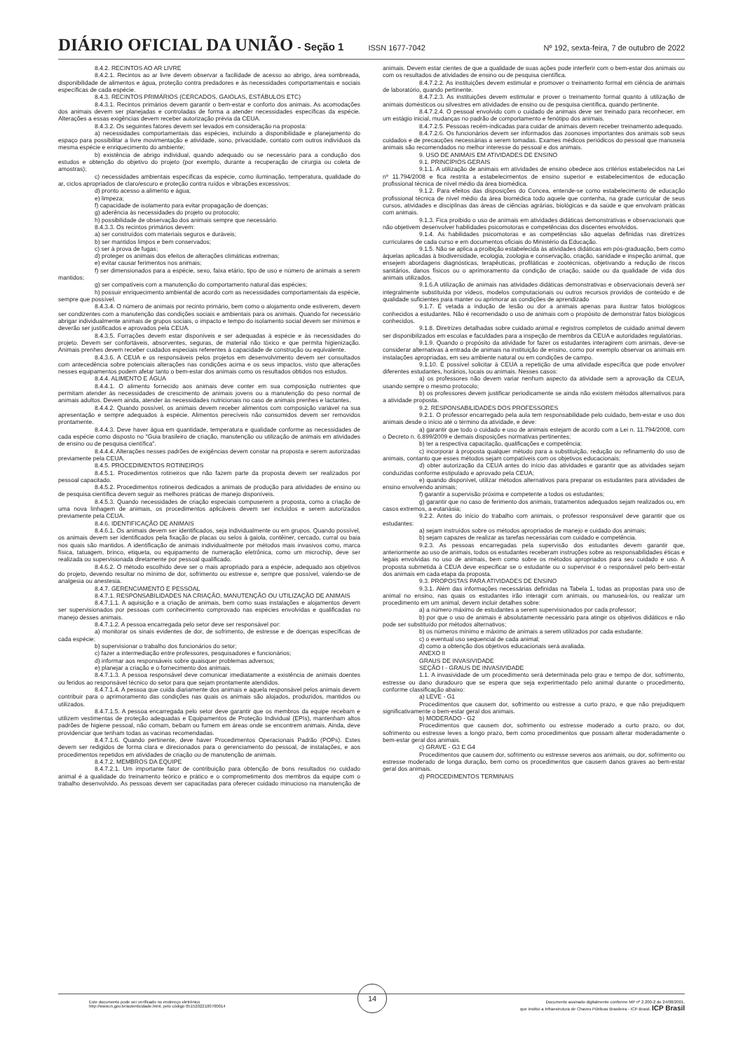DIÁRIO OFICIAL DA UNIÃO - Seção 1 ISSN 1677-7042 Nº 192, sexta-feira, 7 de outubro de 2022
8.4.2. RECINTOS AO AR LIVRE
8.4.2.1. Recintos ao ar livre devem observar a facilidade de acesso ao abrigo, área sombreada, disponibilidade de alimentos e água, proteção contra predadores e às necessidades comportamentais e sociais específicas de cada espécie.
8.4.3. RECINTOS PRIMÁRIOS (CERCADOS, GAIOLAS, ESTÁBULOS ETC)
8.4.3.1. Recintos primários devem garantir o bem-estar e conforto dos animais. As acomodações dos animais devem ser planejadas e controladas de forma a atender necessidades específicas da espécie. Alterações a essas exigências devem receber autorização prévia da CEUA.
8.4.3.2. Os seguintes fatores devem ser levados em consideração na proposta:
a) necessidades comportamentais das espécies, incluindo a disponibilidade e planejamento do espaço para possibilitar a livre movimentação e atividade, sono, privacidade, contato com outros indivíduos da mesma espécie e enriquecimento do ambiente;
b) existência de abrigo individual, quando adequado ou se necessário para a condução dos estudos e obtenção do objetivo do projeto (por exemplo, durante a recuperação de cirurgia ou coleta de amostras);
c) necessidades ambientais específicas da espécie, como iluminação, temperatura, qualidade do ar, ciclos apropriados de claro/escuro e proteção contra ruídos e vibrações excessivos;
d) pronto acesso a alimento e água;
e) limpeza;
f) capacidade de isolamento para evitar propagação de doenças;
g) aderência às necessidades do projeto ou protocolo;
h) possibilidade de observação dos animais sempre que necessário.
8.4.3.3. Os recintos primários devem:
a) ser construídos com materiais seguros e duráveis;
b) ser mantidos limpos e bem conservados;
c) ser à prova de fugas;
d) proteger os animais dos efeitos de alterações climáticas extremas;
e) evitar causar ferimentos nos animais;
f) ser dimensionados para a espécie, sexo, faixa etário, tipo de uso e número de animais a serem mantidos;
g) ser compatíveis com a manutenção do comportamento natural das espécies;
h) possuir enriquecimento ambiental de acordo com as necessidades comportamentais da espécie, sempre que possível.
8.4.3.4. O número de animais por recinto primário, bem como o alojamento onde estiverem, devem ser condizentes com a manutenção das condições sociais e ambientais para os animais. Quando for necessário abrigar individualmente animais de grupos sociais, o impacto e tempo do isolamento social devem ser mínimos e deverão ser justificados e aprovados pela CEUA.
8.4.3.5. Forrações devem estar disponíveis e ser adequadas à espécie e às necessidades do projeto. Devem ser confortáveis, absorventes, seguras, de material não tóxico e que permita higienização. Animais prenhes devem receber cuidados especiais referentes à capacidade de construção ou equivalente.
8.4.3.6. A CEUA e os responsáveis pelos projetos em desenvolvimento devem ser consultados com antecedência sobre potenciais alterações nas condições acima e os seus impactos, visto que alterações nesses equipamentos podem afetar tanto o bem-estar dos animais como os resultados obtidos nos estudos.
8.4.4. ALIMENTO E ÁGUA
8.4.4.1. O alimento fornecido aos animais deve conter em sua composição nutrientes que permitam atender às necessidades de crescimento de animais jovens ou a manutenção do peso normal de animais adultos. Devem ainda, atender às necessidades nutricionais no caso de animais prenhes e lactantes.
8.4.4.2. Quando possível, os animais devem receber alimentos com composição variável na sua apresentação e sempre adequados à espécie. Alimentos perecíveis não consumidos devem ser removidos prontamente.
8.4.4.3. Deve haver água em quantidade, temperatura e qualidade conforme as necessidades de cada espécie como disposto no "Guia brasileiro de criação, manutenção ou utilização de animais em atividades de ensino ou de pesquisa científica".
8.4.4.4. Alterações nesses padrões de exigências devem constar na proposta e serem autorizadas previamente pela CEUA.
8.4.5. PROCEDIMENTOS ROTINEIROS
8.4.5.1. Procedimentos rotineiros que não fazem parte da proposta devem ser realizados por pessoal capacitado.
8.4.5.2. Procedimentos rotineiros dedicados a animais de produção para atividades de ensino ou de pesquisa científica devem seguir as melhores práticas de manejo disponíveis.
8.4.5.3. Quando necessidades de criação especiais compuserem a proposta, como a criação de uma nova linhagem de animais, os procedimentos aplicáveis devem ser incluídos e serem autorizados previamente pela CEUA.
8.4.6. IDENTIFICAÇÃO DE ANIMAIS
8.4.6.1. Os animais devem ser identificados, seja individualmente ou em grupos. Quando possível, os animais devem ser identificados pela fixação de placas ou selos à gaiola, contêiner, cercado, curral ou baia nos quais são mantidos. A identificação de animais individualmente por métodos mais invasivos como, marca física, tatuagem, brinco, etiqueta, ou equipamento de numeração eletrônica, como um microchip, deve ser realizada ou supervisionada diretamente por pessoal qualificado.
8.4.6.2. O método escolhido deve ser o mais apropriado para a espécie, adequado aos objetivos do projeto, devendo resultar no mínimo de dor, sofrimento ou estresse e, sempre que possível, valendo-se de analgesia ou anestesia.
8.4.7. GERENCIAMENTO E PESSOAL
8.4.7.1. RESPONSABILIDADES NA CRIAÇÃO, MANUTENÇÃO OU UTILIZAÇÃO DE ANIMAIS
8.4.7.1.1. A aquisição e a criação de animais, bem como suas instalações e alojamentos devem ser supervisionados por pessoas com conhecimento comprovado nas espécies envolvidas e qualificadas no manejo desses animais.
8.4.7.1.2. A pessoa encarregada pelo setor deve ser responsável por:
a) monitorar os sinais evidentes de dor, de sofrimento, de estresse e de doenças específicas de cada espécie;
b) supervisionar o trabalho dos funcionários do setor;
c) fazer a intermediação entre professores, pesquisadores e funcionários;
d) informar aos responsáveis sobre quaisquer problemas adversos;
e) planejar a criação e o fornecimento dos animais.
8.4.7.1.3. A pessoa responsável deve comunicar imediatamente a existência de animais doentes ou feridos ao responsável técnico do setor para que sejam prontamente atendidos.
8.4.7.1.4. A pessoa que cuida diariamente dos animais e aquela responsável pelos animais devem contribuir para o aprimoramento das condições nas quais os animais são alojados, produzidos, mantidos ou utilizados.
8.4.7.1.5. A pessoa encarregada pelo setor deve garantir que os membros da equipe recebam e utilizem vestimentas de proteção adequadas e Equipamentos de Proteção Individual (EPIs), mantenham altos padrões de higiene pessoal, não comam, bebam ou fumem em áreas onde se encontrem animais. Ainda, deve providenciar que tenham todas as vacinas recomendadas.
8.4.7.1.6. Quando pertinente, deve haver Procedimentos Operacionais Padrão (POPs). Estes devem ser redigidos de forma clara e direcionados para o gerenciamento do pessoal, de instalações, e aos procedimentos repetidos em atividades de criação ou de manutenção de animais.
8.4.7.2. MEMBROS DA EQUIPE
8.4.7.2.1. Um importante fator de contribuição para obtenção de bons resultados no cuidado animal é a qualidade do treinamento teórico e prático e o comprometimento dos membros da equipe com o trabalho desenvolvido. As pessoas devem ser capacitadas para oferecer cuidado minucioso na manutenção de animais. Devem estar cientes de que a qualidade de suas ações pode interferir com o bem-estar dos animais ou com os resultados de atividades de ensino ou de pesquisa científica.
8.4.7.2.2. As instituições devem estimular e promover o treinamento formal em ciência de animais de laboratório, quando pertinente.
8.4.7.2.3. As instituições devem estimular e prover o treinamento formal quanto à utilização de animais domésticos ou silvestres em atividades de ensino ou de pesquisa científica, quando pertinente.
8.4.7.2.4. O pessoal envolvido com o cuidado de animais deve ser treinado para reconhecer, em um estágio inicial, mudanças no padrão de comportamento e fenótipo dos animais.
8.4.7.2.5. Pessoas recém-indicadas para cuidar de animais devem receber treinamento adequado.
8.4.7.2.6. Os funcionários devem ser informados das zoonoses importantes dos animais sob seus cuidados e de precauções necessárias a serem tomadas. Exames médicos periódicos do pessoal que manuseia animais são recomendados no melhor interesse do pessoal e dos animais.
9. USO DE ANIMAIS EM ATIVIDADES DE ENSINO
9.1. PRINCÍPIOS GERAIS
9.1.1. A utilização de animais em atividades de ensino obedece aos critérios estabelecidos na Lei nº 11.794/2008 e fica restrita a estabelecimentos de ensino superior e estabelecimentos de educação profissional técnica de nível médio da área biomédica.
9.1.2. Para efeitos das disposições do Concea, entende-se como estabelecimento de educação profissional técnica de nível médio da área biomédica todo aquele que contenha, na grade curricular de seus cursos, atividades e disciplinas das áreas de ciências agrárias, biológicas e da saúde e que envolvam práticas com animais.
9.1.3. Fica proibido o uso de animais em atividades didáticas demonstrativas e observacionais que não objetivem desenvolver habilidades psicomotoras e competências dos discentes envolvidos.
9.1.4. As habilidades psicomotoras e as competências são aquelas definidas nas diretrizes curriculares de cada curso e em documentos oficiais do Ministério da Educação.
9.1.5. Não se aplica a proibição estabelecida às atividades didáticas em pós-graduação, bem como àquelas aplicadas à biodiversidade, ecologia, zoologia e conservação, criação, sanidade e inspeção animal, que ensejem abordagens diagnósticas, terapêuticas, profiláticas e zootécnicas, objetivando a redução de riscos sanitários, danos físicos ou o aprimoramento da condição de criação, saúde ou da qualidade de vida dos animais utilizados.
9.1.6.A utilização de animais nas atividades didáticas demonstrativas e observacionais deverá ser integralmente substituída por vídeos, modelos computacionais ou outros recursos providos de conteúdo e de qualidade suficientes para manter ou aprimorar as condições de aprendizado
9.1.7. É vetada a indução de lesão ou dor a animais apenas para ilustrar fatos biológicos conhecidos a estudantes. Não é recomendado o uso de animais com o propósito de demonstrar fatos biológicos conhecidos.
9.1.8. Diretrizes detalhadas sobre cuidado animal e registros completos de cuidado animal devem ser disponibilizados em escolas e faculdades para a inspeção de membros da CEUA e autoridades regulatórias.
9.1.9. Quando o propósito da atividade for fazer os estudantes interagirem com animais, deve-se considerar alternativas à entrada de animais na instituição de ensino, como por exemplo observar os animais em instalações apropriadas, em seu ambiente natural ou em condições de campo.
9.1.10. É possível solicitar à CEUA a repetição de uma atividade específica que pode envolver diferentes estudantes, horários, locais ou animais. Nesses casos:
a) os professores não devem variar nenhum aspecto da atividade sem a aprovação da CEUA, usando sempre o mesmo protocolo;
b) os professores devem justificar periodicamente se ainda não existem métodos alternativos para a atividade proposta.
9.2. RESPONSABILIDADES DOS PROFESSORES
9.2.1. O professor encarregado pela aula tem responsabilidade pelo cuidado, bem-estar e uso dos animais desde o início até o término da atividade, e deve:
a) garantir que todo o cuidado e uso de animais estejam de acordo com a Lei n. 11.794/2008, com o Decreto n. 6.899/2009 e demais disposições normativas pertinentes;
b) ter a respectiva capacitação, qualificações e competência;
c) incorporar à proposta qualquer método para a substituição, redução ou refinamento do uso de animais, contanto que esses métodos sejam compatíveis com os objetivos educacionais;
d) obter autorização da CEUA antes do início das atividades e garantir que as atividades sejam conduzidas conforme estipulado e aprovado pela CEUA;
e) quando disponível, utilizar métodos alternativos para preparar os estudantes para atividades de ensino envolvendo animais;
f) garantir a supervisão próxima e competente a todos os estudantes;
g) garantir que no caso de ferimento dos animais, tratamentos adequados sejam realizados ou, em casos extremos, a eutanásia;
9.2.2. Antes do início do trabalho com animais, o professor responsável deve garantir que os estudantes:
a) sejam instruídos sobre os métodos apropriados de manejo e cuidado dos animais;
b) sejam capazes de realizar as tarefas necessárias com cuidado e competência.
9.2.3. As pessoas encarregadas pela supervisão dos estudantes devem garantir que, anteriormente ao uso de animais, todos os estudantes receberam instruções sobre as responsabilidades éticas e legais envolvidas no uso de animais, bem como sobre os métodos apropriados para seu cuidado e uso. A proposta submetida à CEUA deve especificar se o estudante ou o supervisor é o responsável pelo bem-estar dos animais em cada etapa da proposta.
9.3. PROPOSTAS PARA ATIVIDADES DE ENSINO
9.3.1. Além das informações necessárias definidas na Tabela 1, todas as propostas para uso de animal no ensino, nas quais os estudantes irão interagir com animais, ou manuseá-los, ou realizar um procedimento em um animal, devem incluir detalhes sobre:
a) a número máximo de estudantes a serem supervisionados por cada professor;
b) por que o uso de animais é absolutamente necessário para atingir os objetivos didáticos e não pode ser substituído por métodos alternativos;
b) os números mínimo e máximo de animais a serem utilizados por cada estudante;
c) o eventual uso sequencial de cada animal;
d) como a obtenção dos objetivos educacionais será avaliada.
ANEXO II
GRAUS DE INVASIVIDADE
SEÇÃO I - GRAUS DE INVASIVIDADE
1.1. A invasividade de um procedimento será determinada pelo grau e tempo de dor, sofrimento, estresse ou dano duradouro que se espera que seja experimentado pelo animal durante o procedimento, conforme classificação abaixo:
a) LEVE - G1
Procedimentos que causem dor, sofrimento ou estresse a curto prazo, e que não prejudiquem significativamente o bem-estar geral dos animais.
b) MODERADO - G2
Procedimentos que causem dor, sofrimento ou estresse moderado a curto prazo, ou dor, sofrimento ou estresse leves a longo prazo, bem como procedimentos que possam alterar moderadamente o bem-estar geral dos animais.
c) GRAVE - G3 E G4
Procedimentos que causem dor, sofrimento ou estresse severos aos animais, ou dor, sofrimento ou estresse moderado de longa duração, bem como os procedimentos que causem danos graves ao bem-estar geral dos animais.
d) PROCEDIMENTOS TERMINAIS
14
Este documento pode ser verificado no endereço eletrônico
http://www.in.gov.br/autenticidade.html, pelo código 05152022100700014
Documento assinado digitalmente conforme MP nº 2.200-2 de 24/08/2001,
que institui a Infraestrutura de Chaves Públicas Brasileira - ICP-Brasil. ICP Brasil